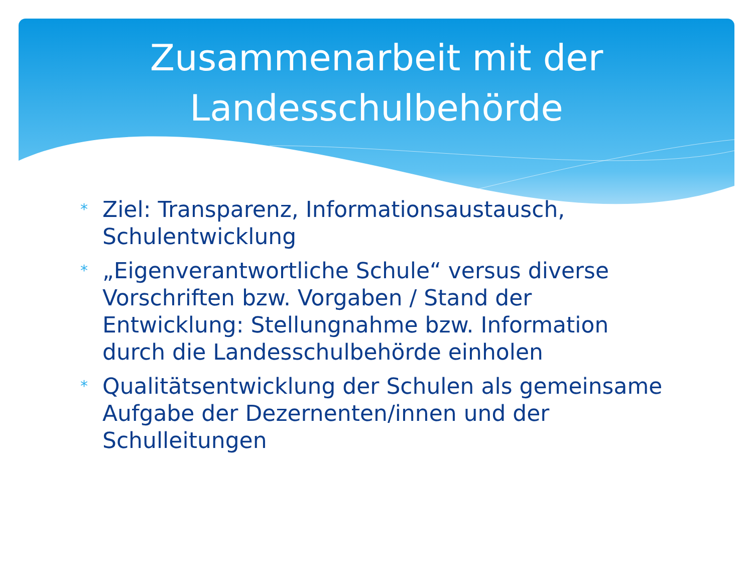Zusammenarbeit mit der
Landesschulbehörde
* Ziel: Transparenz, Informationsaustausch, Schulentwicklung
* „Eigenverantwortliche Schule“ versus diverse Vorschriften bzw. Vorgaben / Stand der Entwicklung: Stellungnahme bzw. Information durch die Landesschulbehörde einholen
* Qualitätsentwicklung der Schulen als gemeinsame Aufgabe der Dezernenten/innen und der Schulleitungen